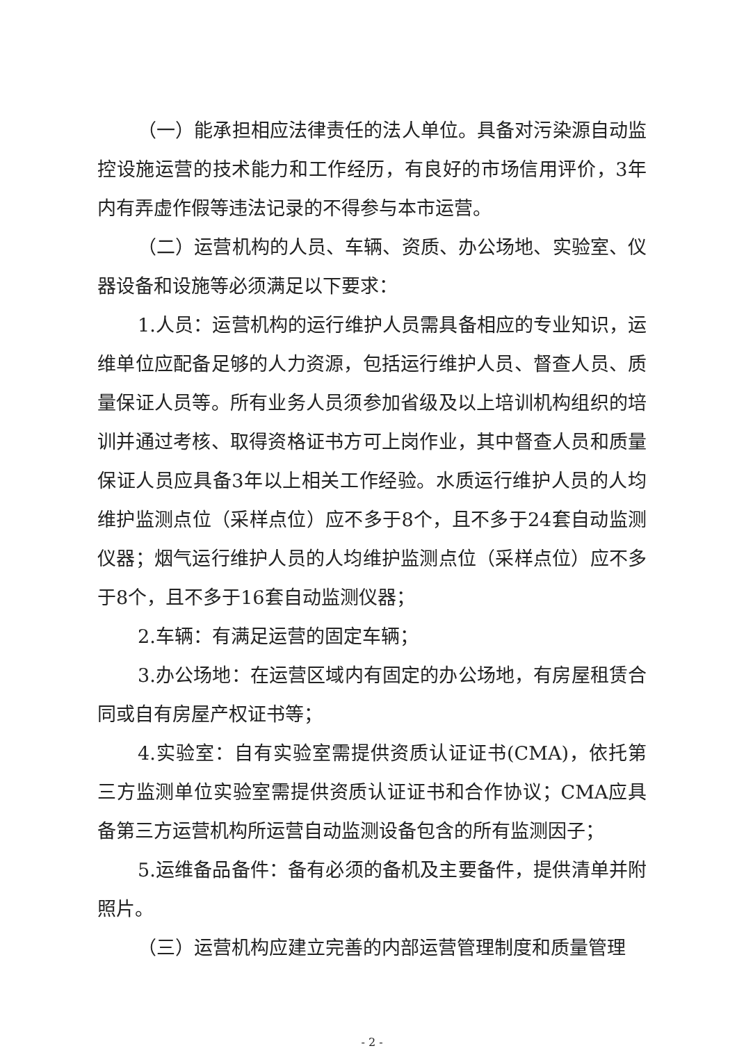（一）能承担相应法律责任的法人单位。具备对污染源自动监控设施运营的技术能力和工作经历，有良好的市场信用评价，3年内有弄虚作假等违法记录的不得参与本市运营。
（二）运营机构的人员、车辆、资质、办公场地、实验室、仪器设备和设施等必须满足以下要求：
1.人员：运营机构的运行维护人员需具备相应的专业知识，运维单位应配备足够的人力资源，包括运行维护人员、督查人员、质量保证人员等。所有业务人员须参加省级及以上培训机构组织的培训并通过考核、取得资格证书方可上岗作业，其中督查人员和质量保证人员应具备3年以上相关工作经验。水质运行维护人员的人均维护监测点位（采样点位）应不多于8个，且不多于24套自动监测仪器；烟气运行维护人员的人均维护监测点位（采样点位）应不多于8个，且不多于16套自动监测仪器；
2.车辆：有满足运营的固定车辆；
3.办公场地：在运营区域内有固定的办公场地，有房屋租赁合同或自有房屋产权证书等；
4.实验室：自有实验室需提供资质认证证书(CMA)，依托第三方监测单位实验室需提供资质认证证书和合作协议；CMA应具备第三方运营机构所运营自动监测设备包含的所有监测因子；
5.运维备品备件：备有必须的备机及主要备件，提供清单并附照片。
（三）运营机构应建立完善的内部运营管理制度和质量管理
- 2 -